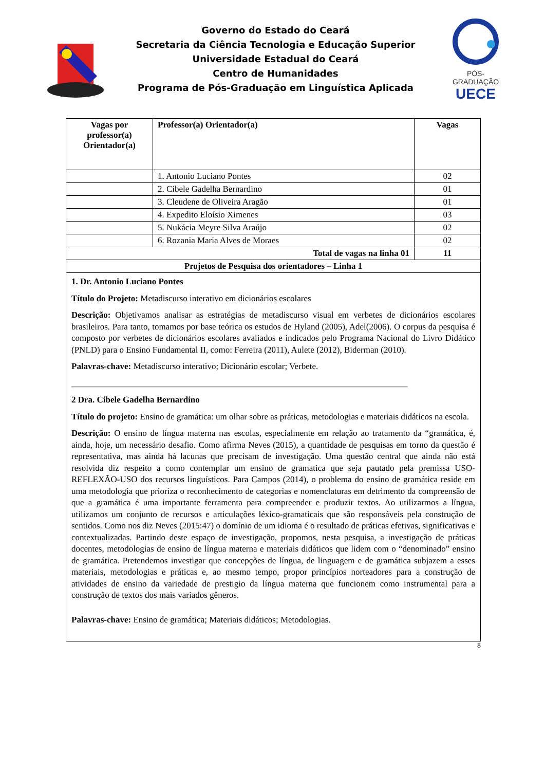Governo do Estado do Ceará
Secretaria da Ciência Tecnologia e Educação Superior
Universidade Estadual do Ceará
Centro de Humanidades
Programa de Pós-Graduação em Linguística Aplicada
PÓS-GRADUAÇÃO
UECE
| Vagas por professor(a) Orientador(a) | Professor(a) Orientador(a) | Vagas |
| --- | --- | --- |
| | 1. Antonio Luciano Pontes | 02 |
| | 2. Cibele Gadelha Bernardino | 01 |
| | 3. Cleudene de Oliveira Aragão | 01 |
| | 4. Expedito Eloísio Ximenes | 03 |
| | 5. Nukácia Meyre Silva Araújo | 02 |
| | 6. Rozania Maria Alves de Moraes | 02 |
| Total de vagas na linha 01 | | 11 |
| Projetos de Pesquisa dos orientadores – Linha 1 | | |
| 1. Dr. Antonio Luciano Pontes Título do Projeto: Metadiscurso interativo em dicionários escolares Descrição: Objetivamos analisar as estratégias de metadiscurso visual em verbetes de dicionários escolares brasileiros. Para tanto, tomamos por base teórica os estudos de Hyland (2005), Adel(2006). O corpus da pesquisa é composto por verbetes de dicionários escolares avaliados e indicados pelo Programa Nacional do Livro Didático (PNLD) para o Ensino Fundamental II, como: Ferreira (2011), Aulete (2012), Biderman (2010). Palavras-chave: Metadiscurso interativo; Dicionário escolar; Verbete. _____________________________________________________________________________ 2 Dra. Cibele Gadelha Bernardino Título do projeto: Ensino de gramática: um olhar sobre as práticas, metodologias e materiais didáticos na escola. Descrição: O ensino de língua materna nas escolas, especialmente em relação ao tratamento da “gramática, é, ainda, hoje, um necessário desafio. Como afirma Neves (2015), a quantidade de pesquisas em torno da questão é representativa, mas ainda há lacunas que precisam de investigação. Uma questão central que ainda não está resolvida diz respeito a como contemplar um ensino de gramatica que seja pautado pela premissa USO-REFLEXÃO-USO dos recursos linguísticos. Para Campos (2014), o problema do ensino de gramática reside em uma metodologia que prioriza o reconhecimento de categorias e nomenclaturas em detrimento da compreensão de que a gramática é uma importante ferramenta para compreender e produzir textos. Ao utilizarmos a língua, utilizamos um conjunto de recursos e articulações léxico-gramaticais que são responsáveis pela construção de sentidos. Como nos diz Neves (2015:47) o domínio de um idioma é o resultado de práticas efetivas, significativas e contextualizadas. Partindo deste espaço de investigação, propomos, nesta pesquisa, a investigação de práticas docentes, metodologias de ensino de língua materna e materiais didáticos que lidem com o “denominado” ensino de gramática. Pretendemos investigar que concepções de língua, de linguagem e de gramática subjazem a esses materiais, metodologias e práticas e, ao mesmo tempo, propor princípios norteadores para a construção de atividades de ensino da variedade de prestigio da língua materna que funcionem como instrumental para a construção de textos dos mais variados gêneros. Palavras-chave: Ensino de gramática; Materiais didáticos; Metodologias. | | |
8